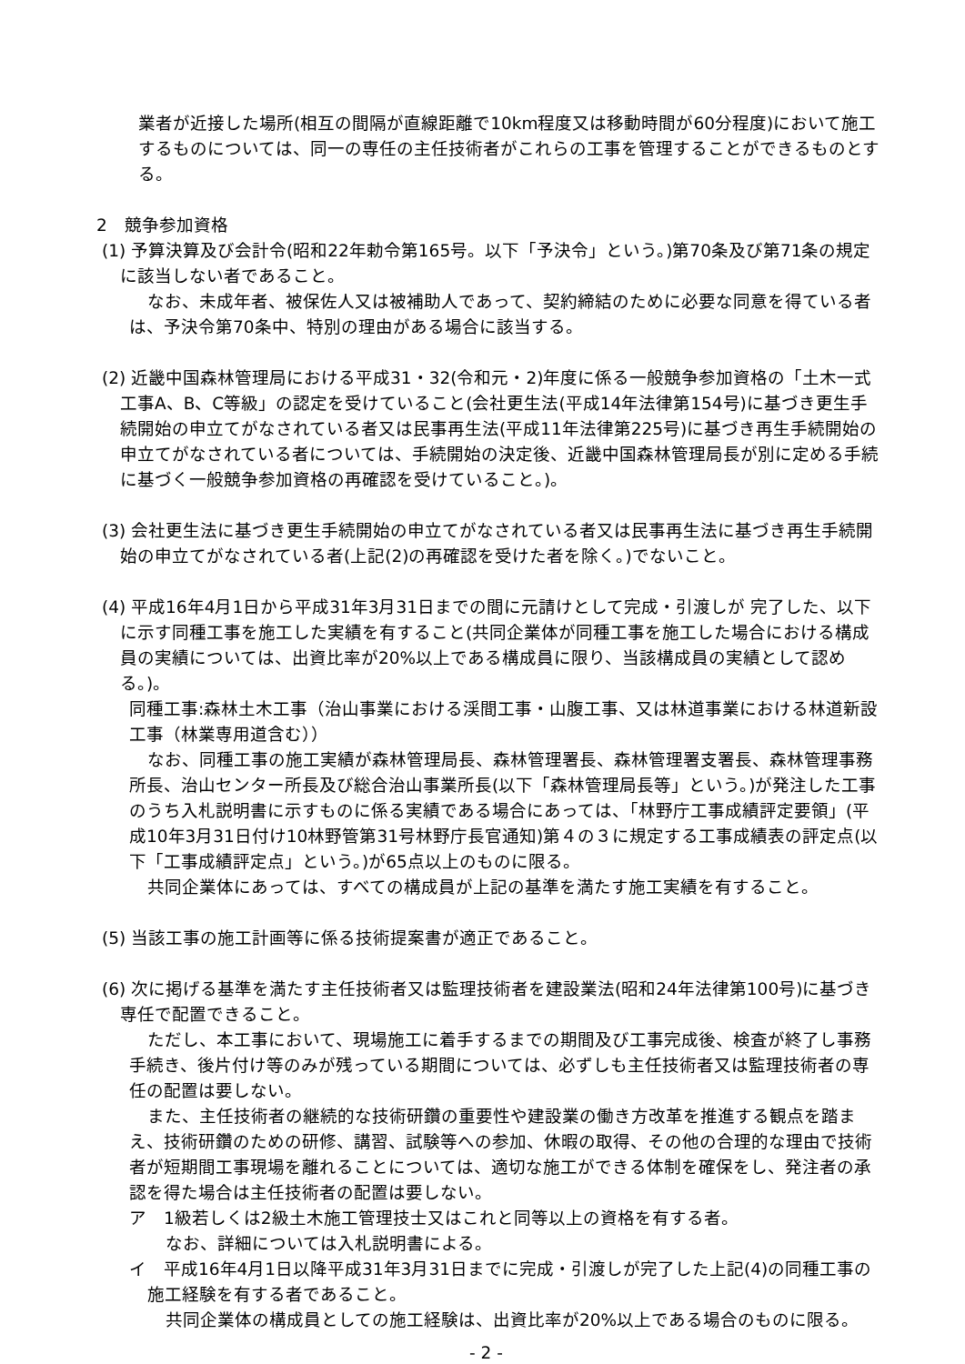業者が近接した場所(相互の間隔が直線距離で10km程度又は移動時間が60分程度)において施工するものについては、同一の専任の主任技術者がこれらの工事を管理することができるものとする。
2　競争参加資格
(1) 予算決算及び会計令(昭和22年勅令第165号。以下「予決令」という。)第70条及び第71条の規定に該当しない者であること。
なお、未成年者、被保佐人又は被補助人であって、契約締結のために必要な同意を得ている者は、予決令第70条中、特別の理由がある場合に該当する。
(2) 近畿中国森林管理局における平成31・32(令和元・2)年度に係る一般競争参加資格の「土木一式 工事A、B、C等級」の認定を受けていること(会社更生法(平成14年法律第154号)に基づき更生手続開始の申立てがなされている者又は民事再生法(平成11年法律第225号)に基づき再生手続開始の申立てがなされている者については、手続開始の決定後、近畿中国森林管理局長が別に定める手続に基づく一般競争参加資格の再確認を受けていること。)。
(3) 会社更生法に基づき更生手続開始の申立てがなされている者又は民事再生法に基づき再生手続開始の申立てがなされている者(上記(2)の再確認を受けた者を除く。)でないこと。
(4) 平成16年4月1日から平成31年3月31日までの間に元請けとして完成・引渡しが 完了した、以下に示す同種工事を施工した実績を有すること(共同企業体が同種工事を施工した場合における構成員の実績については、出資比率が20%以上である構成員に限り、当該構成員の実績として認める。)。
同種工事:森林土木工事（治山事業における渓間工事・山腹工事、又は林道事業における林道新設工事（林業専用道含む））
なお、同種工事の施工実績が森林管理局長、森林管理署長、森林管理署支署長、森林管理事務所長、治山センター所長及び総合治山事業所長(以下「森林管理局長等」という。)が発注した工事のうち入札説明書に示すものに係る実績である場合にあっては、「林野庁工事成績評定要領」(平成10年3月31日付け10林野管第31号林野庁長官通知)第４の３に規定する工事成績表の評定点(以下「工事成績評定点」という。)が65点以上のものに限る。
共同企業体にあっては、すべての構成員が上記の基準を満たす施工実績を有すること。
(5) 当該工事の施工計画等に係る技術提案書が適正であること。
(6) 次に掲げる基準を満たす主任技術者又は監理技術者を建設業法(昭和24年法律第100号)に基づき専任で配置できること。
ただし、本工事において、現場施工に着手するまでの期間及び工事完成後、検査が終了し事務手続き、後片付け等のみが残っている期間については、必ずしも主任技術者又は監理技術者の専任の配置は要しない。
また、主任技術者の継続的な技術研鑽の重要性や建設業の働き方改革を推進する観点を踏まえ、技術研鑽のための研修、講習、試験等への参加、休暇の取得、その他の合理的な理由で技術者が短期間工事現場を離れることについては、適切な施工ができる体制を確保をし、発注者の承認を得た場合は主任技術者の配置は要しない。
ア　1級若しくは2級土木施工管理技士又はこれと同等以上の資格を有する者。
なお、詳細については入札説明書による。
イ　平成16年4月1日以降平成31年3月31日までに完成・引渡しが完了した上記(4)の同種工事の施工経験を有する者であること。
共同企業体の構成員としての施工経験は、出資比率が20%以上である場合のものに限る。
- 2 -